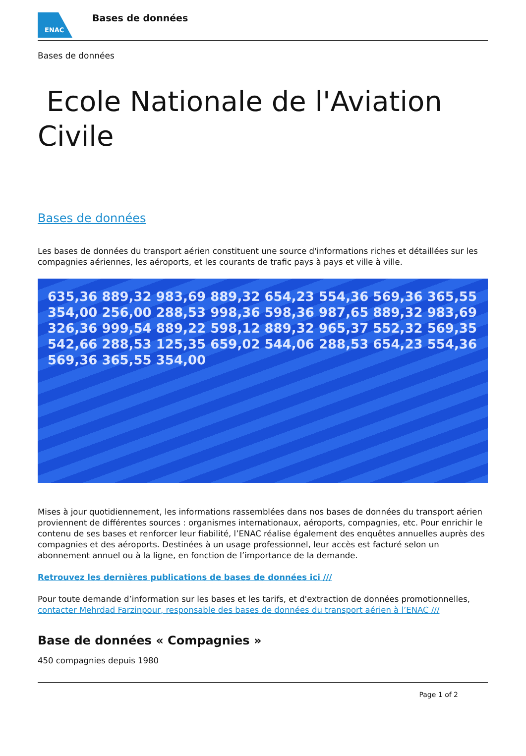ENAC
Bases de données
Bases de données
Ecole Nationale de l'Aviation Civile
Bases de données
Les bases de données du transport aérien constituent une source d'informations riches et détaillées sur les compagnies aériennes, les aéroports, et les courants de trafic pays à pays et ville à ville.
635,36 889,32 983,69 889,32 654,23 554,36 569,36 365,55 354,00 256,00 288,53 998,36 598,36 987,65 889,32 983,69 326,36 999,54 889,22 598,12 889,32 965,37 552,32 569,35 542,66 288,53 125,35 659,02 544,06 288,53 654,23 554,36 569,36 365,55 354,00
Mises à jour quotidiennement, les informations rassemblées dans nos bases de données du transport aérien proviennent de différentes sources : organismes internationaux, aéroports, compagnies, etc. Pour enrichir le contenu de ses bases et renforcer leur fiabilité, l’ENAC réalise également des enquêtes annuelles auprès des compagnies et des aéroports. Destinées à un usage professionnel, leur accès est facturé selon un abonnement annuel ou à la ligne, en fonction de l’importance de la demande.
Retrouvez les dernières publications de bases de données ici ///
Pour toute demande d’information sur les bases et les tarifs, et d'extraction de données promotionnelles, contacter Mehrdad Farzinpour, responsable des bases de données du transport aérien à l’ENAC ///
Base de données « Compagnies »
450 compagnies depuis 1980
Page 1 of 2